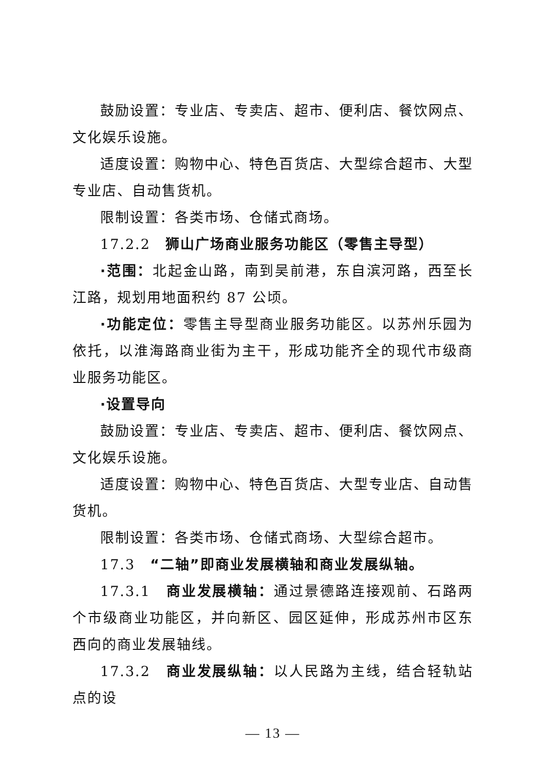鼓励设置：专业店、专卖店、超市、便利店、餐饮网点、文化娱乐设施。
适度设置：购物中心、特色百货店、大型综合超市、大型专业店、自动售货机。
限制设置：各类市场、仓储式商场。
17.2.2　狮山广场商业服务功能区（零售主导型）
·范围：北起金山路，南到吴前港，东自滨河路，西至长江路，规划用地面积约 87 公顷。
·功能定位：零售主导型商业服务功能区。以苏州乐园为依托，以淮海路商业街为主干，形成功能齐全的现代市级商业服务功能区。
·设置导向
鼓励设置：专业店、专卖店、超市、便利店、餐饮网点、文化娱乐设施。
适度设置：购物中心、特色百货店、大型专业店、自动售货机。
限制设置：各类市场、仓储式商场、大型综合超市。
17.3　“二轴”即商业发展横轴和商业发展纵轴。
17.3.1　商业发展横轴：通过景德路连接观前、石路两个市级商业功能区，并向新区、园区延伸，形成苏州市区东西向的商业发展轴线。
17.3.2　商业发展纵轴：以人民路为主线，结合轻轨站点的设
— 13 —